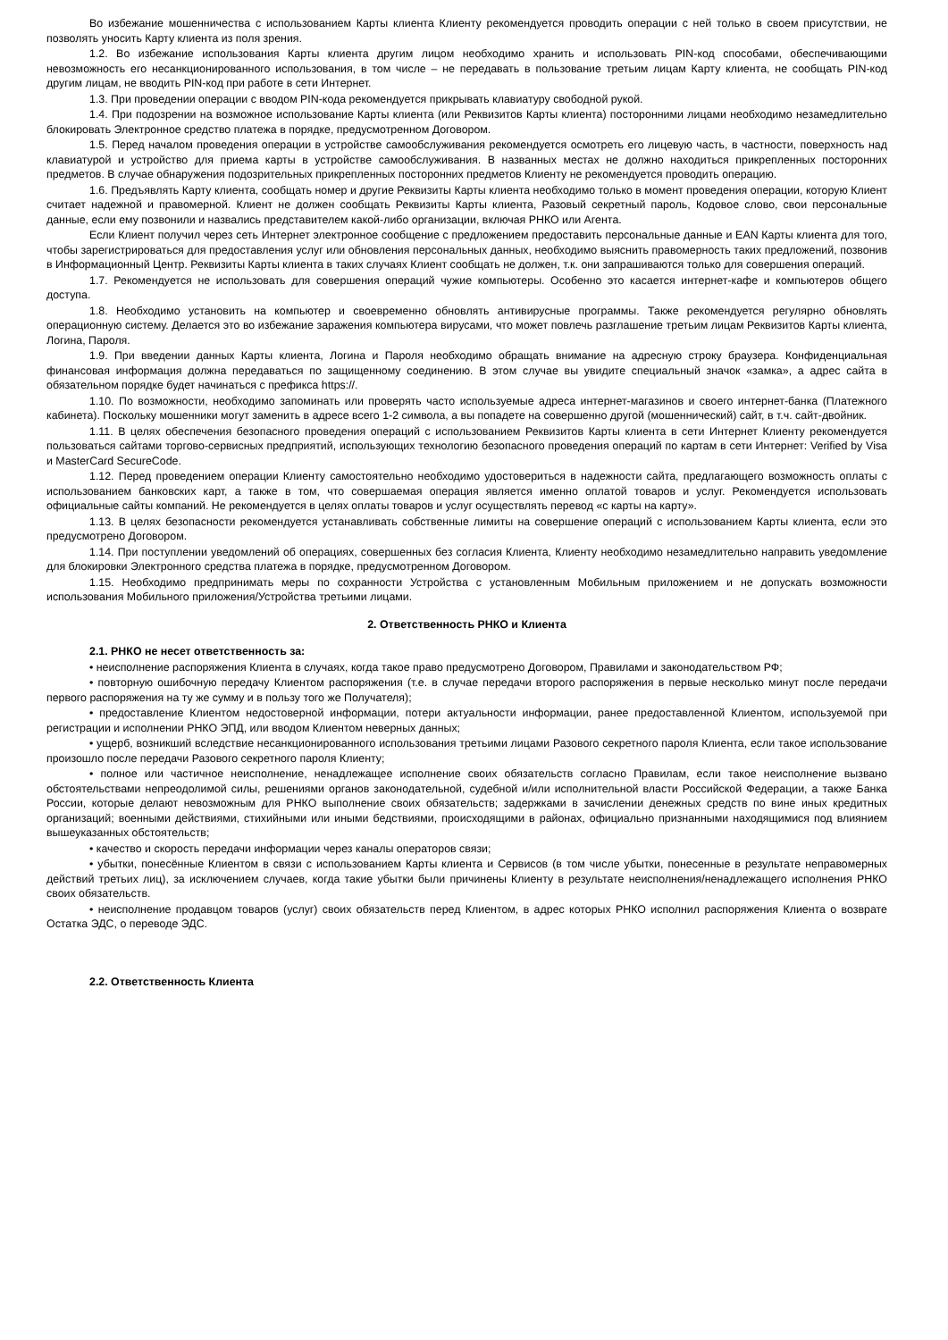Во избежание мошенничества с использованием Карты клиента Клиенту рекомендуется проводить операции с ней только в своем присутствии, не позволять уносить Карту клиента из поля зрения.
1.2. Во избежание использования Карты клиента другим лицом необходимо хранить и использовать PIN-код способами, обеспечивающими невозможность его несанкционированного использования, в том числе – не передавать в пользование третьим лицам Карту клиента, не сообщать PIN-код другим лицам, не вводить PIN-код при работе в сети Интернет.
1.3. При проведении операции с вводом PIN-кода рекомендуется прикрывать клавиатуру свободной рукой.
1.4. При подозрении на возможное использование Карты клиента (или Реквизитов Карты клиента) посторонними лицами необходимо незамедлительно блокировать Электронное средство платежа в порядке, предусмотренном Договором.
1.5. Перед началом проведения операции в устройстве самообслуживания рекомендуется осмотреть его лицевую часть, в частности, поверхность над клавиатурой и устройство для приема карты в устройстве самообслуживания. В названных местах не должно находиться прикрепленных посторонних предметов. В случае обнаружения подозрительных прикрепленных посторонних предметов Клиенту не рекомендуется проводить операцию.
1.6. Предъявлять Карту клиента, сообщать номер и другие Реквизиты Карты клиента необходимо только в момент проведения операции, которую Клиент считает надежной и правомерной. Клиент не должен сообщать Реквизиты Карты клиента, Разовый секретный пароль, Кодовое слово, свои персональные данные, если ему позвонили и назвались представителем какой-либо организации, включая РНКО или Агента.
Если Клиент получил через сеть Интернет электронное сообщение с предложением предоставить персональные данные и EAN Карты клиента для того, чтобы зарегистрироваться для предоставления услуг или обновления персональных данных, необходимо выяснить правомерность таких предложений, позвонив в Информационный Центр. Реквизиты Карты клиента в таких случаях Клиент сообщать не должен, т.к. они запрашиваются только для совершения операций.
1.7. Рекомендуется не использовать для совершения операций чужие компьютеры. Особенно это касается интернет-кафе и компьютеров общего доступа.
1.8. Необходимо установить на компьютер и своевременно обновлять антивирусные программы. Также рекомендуется регулярно обновлять операционную систему. Делается это во избежание заражения компьютера вирусами, что может повлечь разглашение третьим лицам Реквизитов Карты клиента, Логина, Пароля.
1.9. При введении данных Карты клиента, Логина и Пароля необходимо обращать внимание на адресную строку браузера. Конфиденциальная финансовая информация должна передаваться по защищенному соединению. В этом случае вы увидите специальный значок «замка», а адрес сайта в обязательном порядке будет начинаться с префикса https://.
1.10. По возможности, необходимо запоминать или проверять часто используемые адреса интернет-магазинов и своего интернет-банка (Платежного кабинета). Поскольку мошенники могут заменить в адресе всего 1-2 символа, а вы попадете на совершенно другой (мошеннический) сайт, в т.ч. сайт-двойник.
1.11. В целях обеспечения безопасного проведения операций с использованием Реквизитов Карты клиента в сети Интернет Клиенту рекомендуется пользоваться сайтами торгово-сервисных предприятий, использующих технологию безопасного проведения операций по картам в сети Интернет: Verified by Visa и MasterCard SecureCode.
1.12. Перед проведением операции Клиенту самостоятельно необходимо удостовериться в надежности сайта, предлагающего возможность оплаты с использованием банковских карт, а также в том, что совершаемая операция является именно оплатой товаров и услуг. Рекомендуется использовать официальные сайты компаний. Не рекомендуется в целях оплаты товаров и услуг осуществлять перевод «с карты на карту».
1.13. В целях безопасности рекомендуется устанавливать собственные лимиты на совершение операций с использованием Карты клиента, если это предусмотрено Договором.
1.14. При поступлении уведомлений об операциях, совершенных без согласия Клиента, Клиенту необходимо незамедлительно направить уведомление для блокировки Электронного средства платежа в порядке, предусмотренном Договором.
1.15. Необходимо предпринимать меры по сохранности Устройства с установленным Мобильным приложением и не допускать возможности использования Мобильного приложения/Устройства третьими лицами.
2. Ответственность РНКО и Клиента
2.1. РНКО не несет ответственность за:
• неисполнение распоряжения Клиента в случаях, когда такое право предусмотрено Договором, Правилами и законодательством РФ;
• повторную ошибочную передачу Клиентом распоряжения (т.е. в случае передачи второго распоряжения в первые несколько минут после передачи первого распоряжения на ту же сумму и в пользу того же Получателя);
• предоставление Клиентом недостоверной информации, потери актуальности информации, ранее предоставленной Клиентом, используемой при регистрации и исполнении РНКО ЭПД, или вводом Клиентом неверных данных;
• ущерб, возникший вследствие несанкционированного использования третьими лицами Разового секретного пароля Клиента, если такое использование произошло после передачи Разового секретного пароля Клиенту;
• полное или частичное неисполнение, ненадлежащее исполнение своих обязательств согласно Правилам, если такое неисполнение вызвано обстоятельствами непреодолимой силы, решениями органов законодательной, судебной и/или исполнительной власти Российской Федерации, а также Банка России, которые делают невозможным для РНКО выполнение своих обязательств; задержками в зачислении денежных средств по вине иных кредитных организаций; военными действиями, стихийными или иными бедствиями, происходящими в районах, официально признанными находящимися под влиянием вышеуказанных обстоятельств;
• качество и скорость передачи информации через каналы операторов связи;
• убытки, понесённые Клиентом в связи с использованием Карты клиента и Сервисов (в том числе убытки, понесенные в результате неправомерных действий третьих лиц), за исключением случаев, когда такие убытки были причинены Клиенту в результате неисполнения/ненадлежащего исполнения РНКО своих обязательств.
• неисполнение продавцом товаров (услуг) своих обязательств перед Клиентом, в адрес которых РНКО исполнил распоряжения Клиента о возврате Остатка ЭДС, о переводе ЭДС.
2.2. Ответственность Клиента